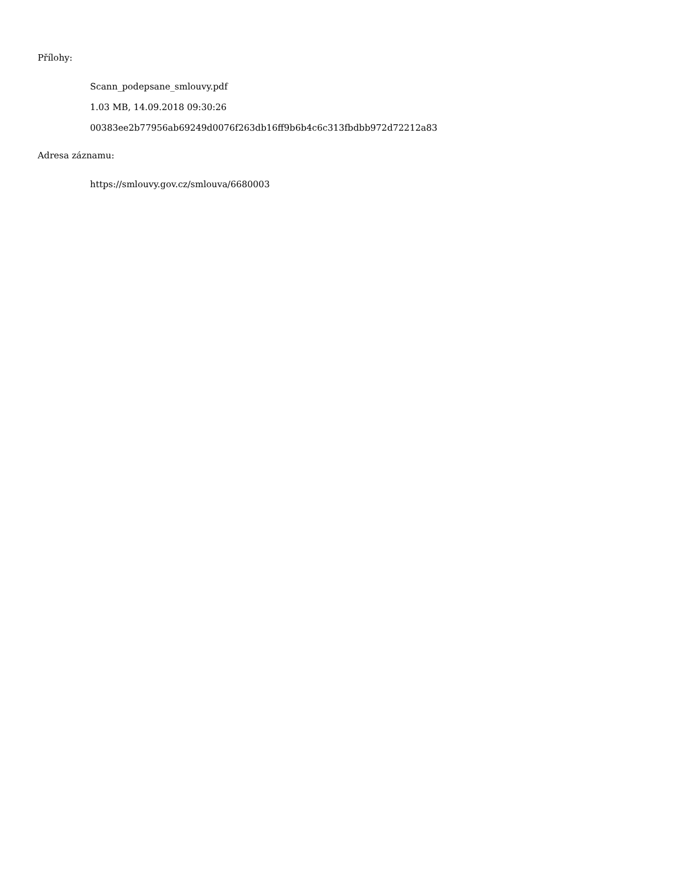Přílohy:
Scann_podepsane_smlouvy.pdf
1.03 MB, 14.09.2018 09:30:26
00383ee2b77956ab69249d0076f263db16ff9b6b4c6c313fbdbb972d72212a83
Adresa záznamu:
https://smlouvy.gov.cz/smlouva/6680003